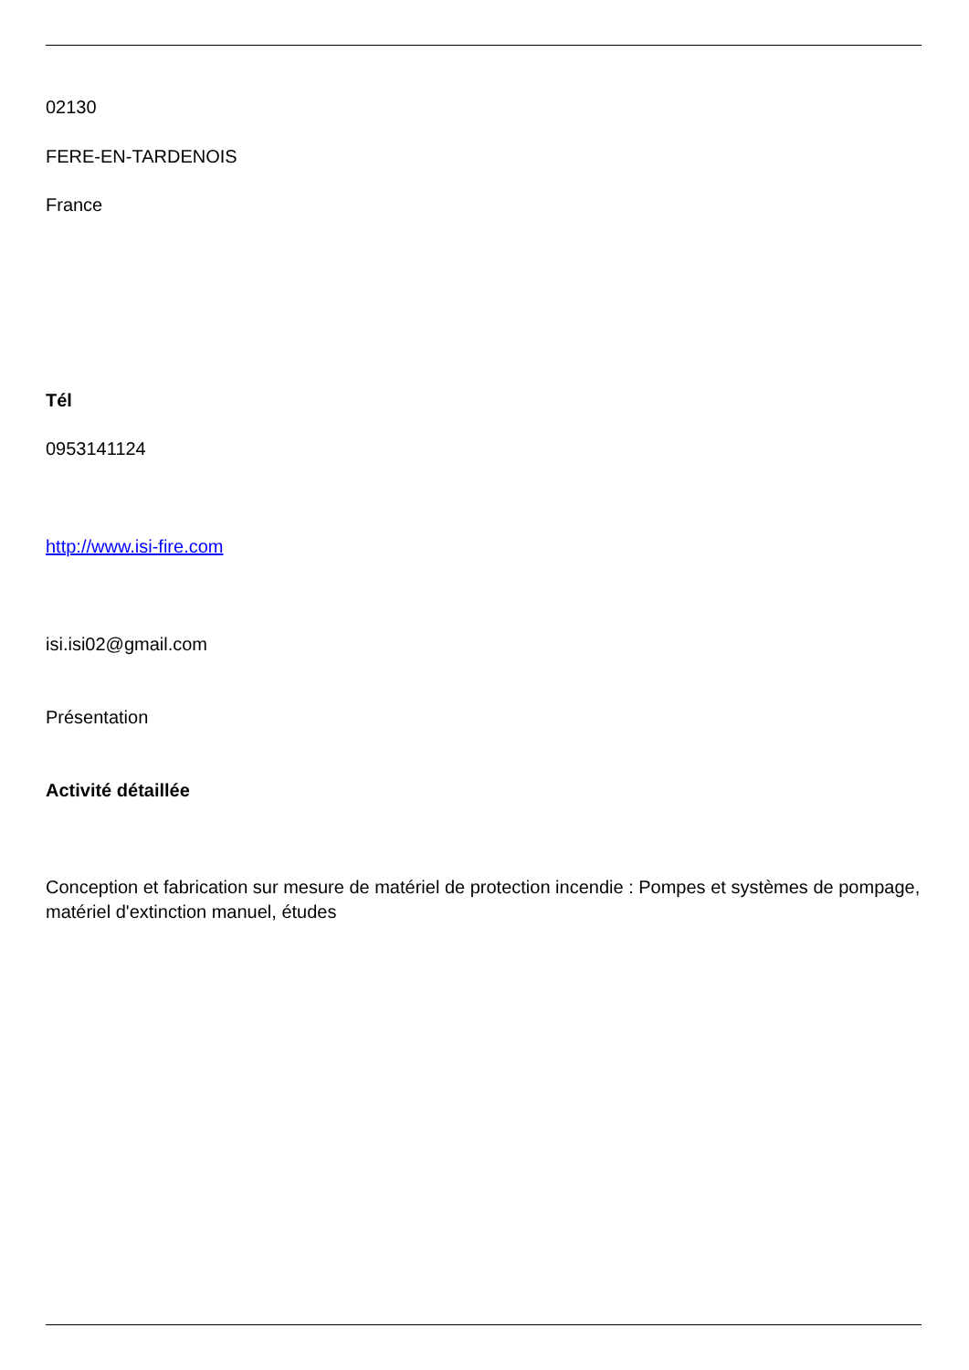02130
FERE-EN-TARDENOIS
France
Tél
0953141124
http://www.isi-fire.com
isi.isi02@gmail.com
Présentation
Activité détaillée
Conception et fabrication sur mesure de matériel de protection incendie : Pompes et systèmes de pompage, matériel d'extinction manuel, études